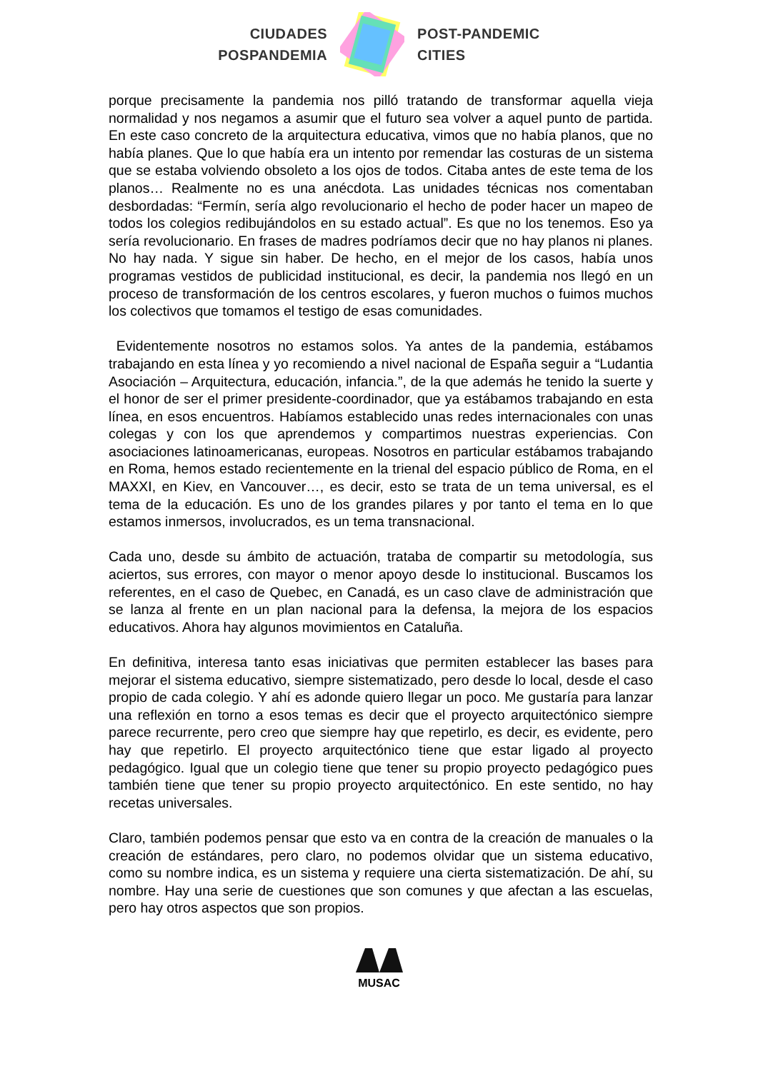CIUDADES
POSPANDEMIA
POST-PANDEMIC
CITIES
porque precisamente la pandemia nos pilló tratando de transformar aquella vieja normalidad y nos negamos a asumir que el futuro sea volver a aquel punto de partida. En este caso concreto de la arquitectura educativa, vimos que no había planos, que no había planes. Que lo que había era un intento por remendar las costuras de un sistema que se estaba volviendo obsoleto a los ojos de todos. Citaba antes de este tema de los planos… Realmente no es una anécdota. Las unidades técnicas nos comentaban desbordadas: “Fermín, sería algo revolucionario el hecho de poder hacer un mapeo de todos los colegios redibujándolos en su estado actual”. Es que no los tenemos. Eso ya sería revolucionario. En frases de madres podríamos decir que no hay planos ni planes. No hay nada. Y sigue sin haber. De hecho, en el mejor de los casos, había unos programas vestidos de publicidad institucional, es decir, la pandemia nos llegó en un proceso de transformación de los centros escolares, y fueron muchos o fuimos muchos los colectivos que tomamos el testigo de esas comunidades.
Evidentemente nosotros no estamos solos. Ya antes de la pandemia, estábamos trabajando en esta línea y yo recomiendo a nivel nacional de España seguir a “Ludantia Asociación – Arquitectura, educación, infancia.”, de la que además he tenido la suerte y el honor de ser el primer presidente-coordinador, que ya estábamos trabajando en esta línea, en esos encuentros. Habíamos establecido unas redes internacionales con unas colegas y con los que aprendemos y compartimos nuestras experiencias. Con asociaciones latinoamericanas, europeas. Nosotros en particular estábamos trabajando en Roma, hemos estado recientemente en la trienal del espacio público de Roma, en el MAXXI, en Kiev, en Vancouver…, es decir, esto se trata de un tema universal, es el tema de la educación. Es uno de los grandes pilares y por tanto el tema en lo que estamos inmersos, involucrados, es un tema transnacional.
Cada uno, desde su ámbito de actuación, trataba de compartir su metodología, sus aciertos, sus errores, con mayor o menor apoyo desde lo institucional. Buscamos los referentes, en el caso de Quebec, en Canadá, es un caso clave de administración que se lanza al frente en un plan nacional para la defensa, la mejora de los espacios educativos. Ahora hay algunos movimientos en Cataluña.
En definitiva, interesa tanto esas iniciativas que permiten establecer las bases para mejorar el sistema educativo, siempre sistematizado, pero desde lo local, desde el caso propio de cada colegio. Y ahí es adonde quiero llegar un poco. Me gustaría para lanzar una reflexión en torno a esos temas es decir que el proyecto arquitectónico siempre parece recurrente, pero creo que siempre hay que repetirlo, es decir, es evidente, pero hay que repetirlo. El proyecto arquitectónico tiene que estar ligado al proyecto pedagógico. Igual que un colegio tiene que tener su propio proyecto pedagógico pues también tiene que tener su propio proyecto arquitectónico. En este sentido, no hay recetas universales.
Claro, también podemos pensar que esto va en contra de la creación de manuales o la creación de estándares, pero claro, no podemos olvidar que un sistema educativo, como su nombre indica, es un sistema y requiere una cierta sistematización. De ahí, su nombre. Hay una serie de cuestiones que son comunes y que afectan a las escuelas, pero hay otros aspectos que son propios.
MUSAC